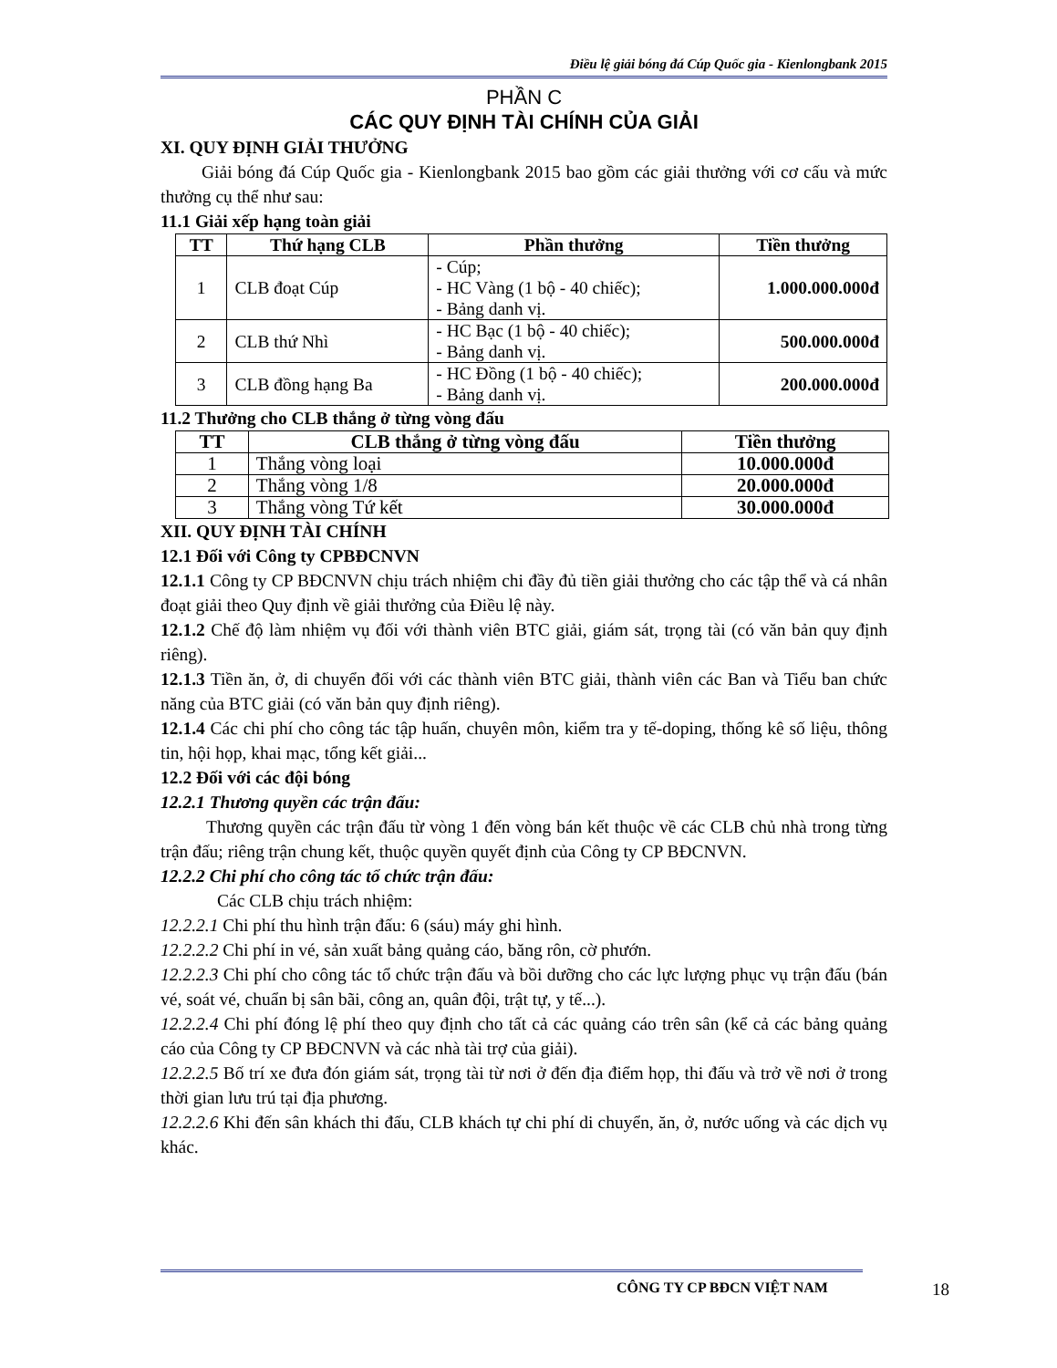Điều lệ giải bóng đá Cúp Quốc gia - Kienlongbank 2015
PHẦN C
CÁC QUY ĐỊNH TÀI CHÍNH CỦA GIẢI
XI. QUY ĐỊNH GIẢI THƯỞNG
Giải bóng đá Cúp Quốc gia - Kienlongbank 2015 bao gồm các giải thưởng với cơ cấu và mức thưởng cụ thể như sau:
11.1 Giải xếp hạng toàn giải
| TT | Thứ hạng CLB | Phần thưởng | Tiền thưởng |
| --- | --- | --- | --- |
| 1 | CLB đoạt Cúp | - Cúp; - HC Vàng (1 bộ - 40 chiếc); - Bảng danh vị. | 1.000.000.000đ |
| 2 | CLB thứ Nhì | - HC Bạc (1 bộ - 40 chiếc); - Bảng danh vị. | 500.000.000đ |
| 3 | CLB đồng hạng Ba | - HC Đồng (1 bộ - 40 chiếc); - Bảng danh vị. | 200.000.000đ |
11.2 Thưởng cho CLB thắng ở từng vòng đấu
| TT | CLB thắng ở từng vòng đấu | Tiền thưởng |
| --- | --- | --- |
| 1 | Thắng vòng loại | 10.000.000đ |
| 2 | Thắng vòng 1/8 | 20.000.000đ |
| 3 | Thắng vòng Tứ kết | 30.000.000đ |
XII. QUY ĐỊNH TÀI CHÍNH
12.1 Đối với Công ty CPBĐCNVN
12.1.1 Công ty CP BĐCNVN chịu trách nhiệm chi đầy đủ tiền giải thưởng cho các tập thể và cá nhân đoạt giải theo Quy định về giải thưởng của Điều lệ này.
12.1.2 Chế độ làm nhiệm vụ đối với thành viên BTC giải, giám sát, trọng tài (có văn bản quy định riêng).
12.1.3 Tiền ăn, ở, di chuyển đối với các thành viên BTC giải, thành viên các Ban và Tiểu ban chức năng của BTC giải (có văn bản quy định riêng).
12.1.4 Các chi phí cho công tác tập huấn, chuyên môn, kiểm tra y tế-doping, thống kê số liệu, thông tin, hội họp, khai mạc, tổng kết giải...
12.2 Đối với các đội bóng
12.2.1 Thương quyền các trận đấu:
Thương quyền các trận đấu từ vòng 1 đến vòng bán kết thuộc về các CLB chủ nhà trong từng trận đấu; riêng trận chung kết, thuộc quyền quyết định của Công ty CP BĐCNVN.
12.2.2 Chi phí cho công tác tổ chức trận đấu:
Các CLB chịu trách nhiệm:
12.2.2.1 Chi phí thu hình trận đấu: 6 (sáu) máy ghi hình.
12.2.2.2 Chi phí in vé, sản xuất bảng quảng cáo, băng rôn, cờ phướn.
12.2.2.3 Chi phí cho công tác tổ chức trận đấu và bồi dưỡng cho các lực lượng phục vụ trận đấu (bán vé, soát vé, chuẩn bị sân bãi, công an, quân đội, trật tự, y tế...).
12.2.2.4 Chi phí đóng lệ phí theo quy định cho tất cả các quảng cáo trên sân (kể cả các bảng quảng cáo của Công ty CP BĐCNVN và các nhà tài trợ của giải).
12.2.2.5 Bố trí xe đưa đón giám sát, trọng tài từ nơi ở đến địa điểm họp, thi đấu và trở về nơi ở trong thời gian lưu trú tại địa phương.
12.2.2.6 Khi đến sân khách thi đấu, CLB khách tự chi phí di chuyển, ăn, ở, nước uống và các dịch vụ khác.
CÔNG TY CP BĐCN VIỆT NAM 18